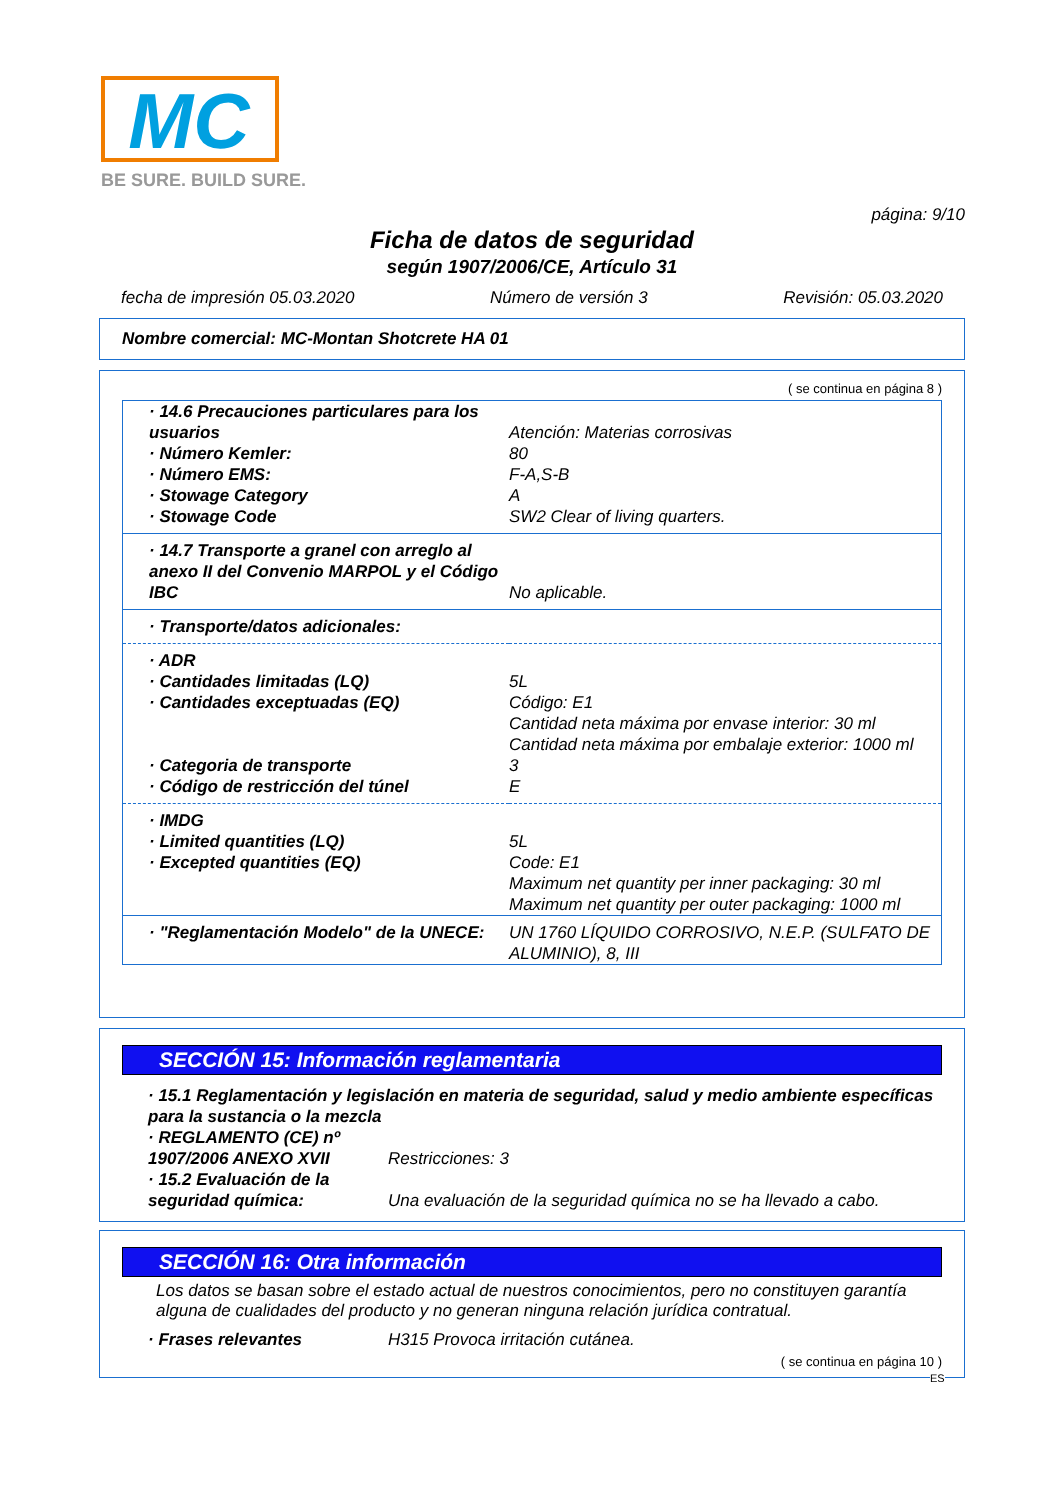MC
BE SURE. BUILD SURE.
página: 9/10
Ficha de datos de seguridad
según 1907/2006/CE, Artículo 31
fecha de impresión 05.03.2020 Número de versión 3 Revisión: 05.03.2020
Nombre comercial: MC-Montan Shotcrete HA 01
( se continua en página 8 )
| · 14.6 Precauciones particulares para los usuarios | Atención: Materias corrosivas |
| · Número Kemler: | 80 |
| · Número EMS: | F-A,S-B |
| · Stowage Category | A |
| · Stowage Code | SW2 Clear of living quarters. |
| · 14.7 Transporte a granel con arreglo al anexo II del Convenio MARPOL y el Código IBC | No aplicable. |
| · Transporte/datos adicionales: | |
| · ADR | |
| · Cantidades limitadas (LQ) | 5L |
| · Cantidades exceptuadas (EQ) | Código: E1 Cantidad neta máxima por envase interior: 30 ml Cantidad neta máxima por embalaje exterior: 1000 ml |
| · Categoria de transporte | 3 |
| · Código de restricción del túnel | E |
| · IMDG | |
| · Limited quantities (LQ) | 5L |
| · Excepted quantities (EQ) | Code: E1 Maximum net quantity per inner packaging: 30 ml Maximum net quantity per outer packaging: 1000 ml |
| · "Reglamentación Modelo" de la UNECE: | UN 1760 LÍQUIDO CORROSIVO, N.E.P. (SULFATO DE ALUMINIO), 8, III |
SECCIÓN 15: Información reglamentaria
| · 15.1 Reglamentación y legislación en materia de seguridad, salud y medio ambiente específicas para la sustancia o la mezcla | |
| · REGLAMENTO (CE) nº 1907/2006 ANEXO XVII | Restricciones: 3 |
| · 15.2 Evaluación de la seguridad química: | Una evaluación de la seguridad química no se ha llevado a cabo. |
SECCIÓN 16: Otra información
Los datos se basan sobre el estado actual de nuestros conocimientos, pero no constituyen garantía alguna de cualidades del producto y no generan ninguna relación jurídica contratual.
| · Frases relevantes | H315 Provoca irritación cutánea. |
( se continua en página 10 )
ES